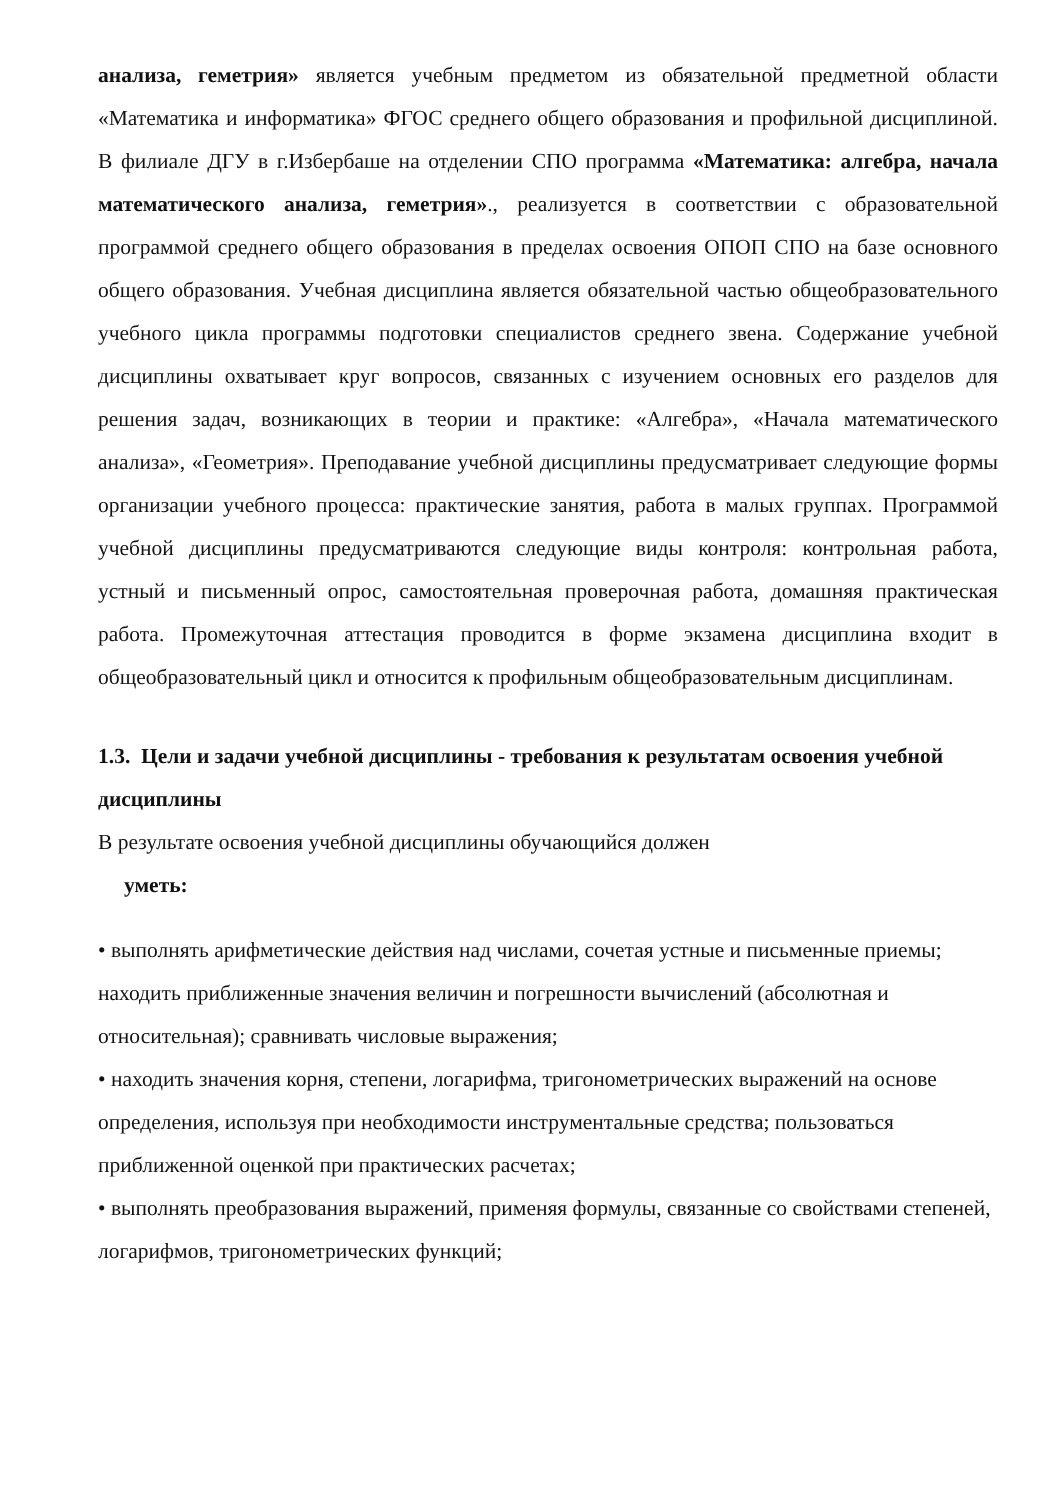анализа, геметрия» является учебным предметом из обязательной предметной области «Математика и информатика» ФГОС среднего общего образования и профильной дисциплиной. В филиале ДГУ в г.Избербаше на отделении СПО программа «Математика: алгебра, начала математического анализа, геметрия»., реализуется в соответствии с образовательной программой среднего общего образования в пределах освоения ОПОП СПО на базе основного общего образования. Учебная дисциплина является обязательной частью общеобразовательного учебного цикла программы подготовки специалистов среднего звена. Содержание учебной дисциплины охватывает круг вопросов, связанных с изучением основных его разделов для решения задач, возникающих в теории и практике: «Алгебра», «Начала математического анализа», «Геометрия». Преподавание учебной дисциплины предусматривает следующие формы организации учебного процесса: практические занятия, работа в малых группах. Программой учебной дисциплины предусматриваются следующие виды контроля: контрольная работа, устный и письменный опрос, самостоятельная проверочная работа, домашняя практическая работа. Промежуточная аттестация проводится в форме экзамена дисциплина входит в общеобразовательный цикл и относится к профильным общеобразовательным дисциплинам.
1.3. Цели и задачи учебной дисциплины - требования к результатам освоения учебной дисциплины
В результате освоения учебной дисциплины обучающийся должен
уметь:
• выполнять арифметические действия над числами, сочетая устные и письменные приемы; находить приближенные значения величин и погрешности вычислений (абсолютная и относительная); сравнивать числовые выражения;
• находить значения корня, степени, логарифма, тригонометрических выражений на основе определения, используя при необходимости инструментальные средства; пользоваться приближенной оценкой при практических расчетах;
• выполнять преобразования выражений, применяя формулы, связанные со свойствами степеней, логарифмов, тригонометрических функций;